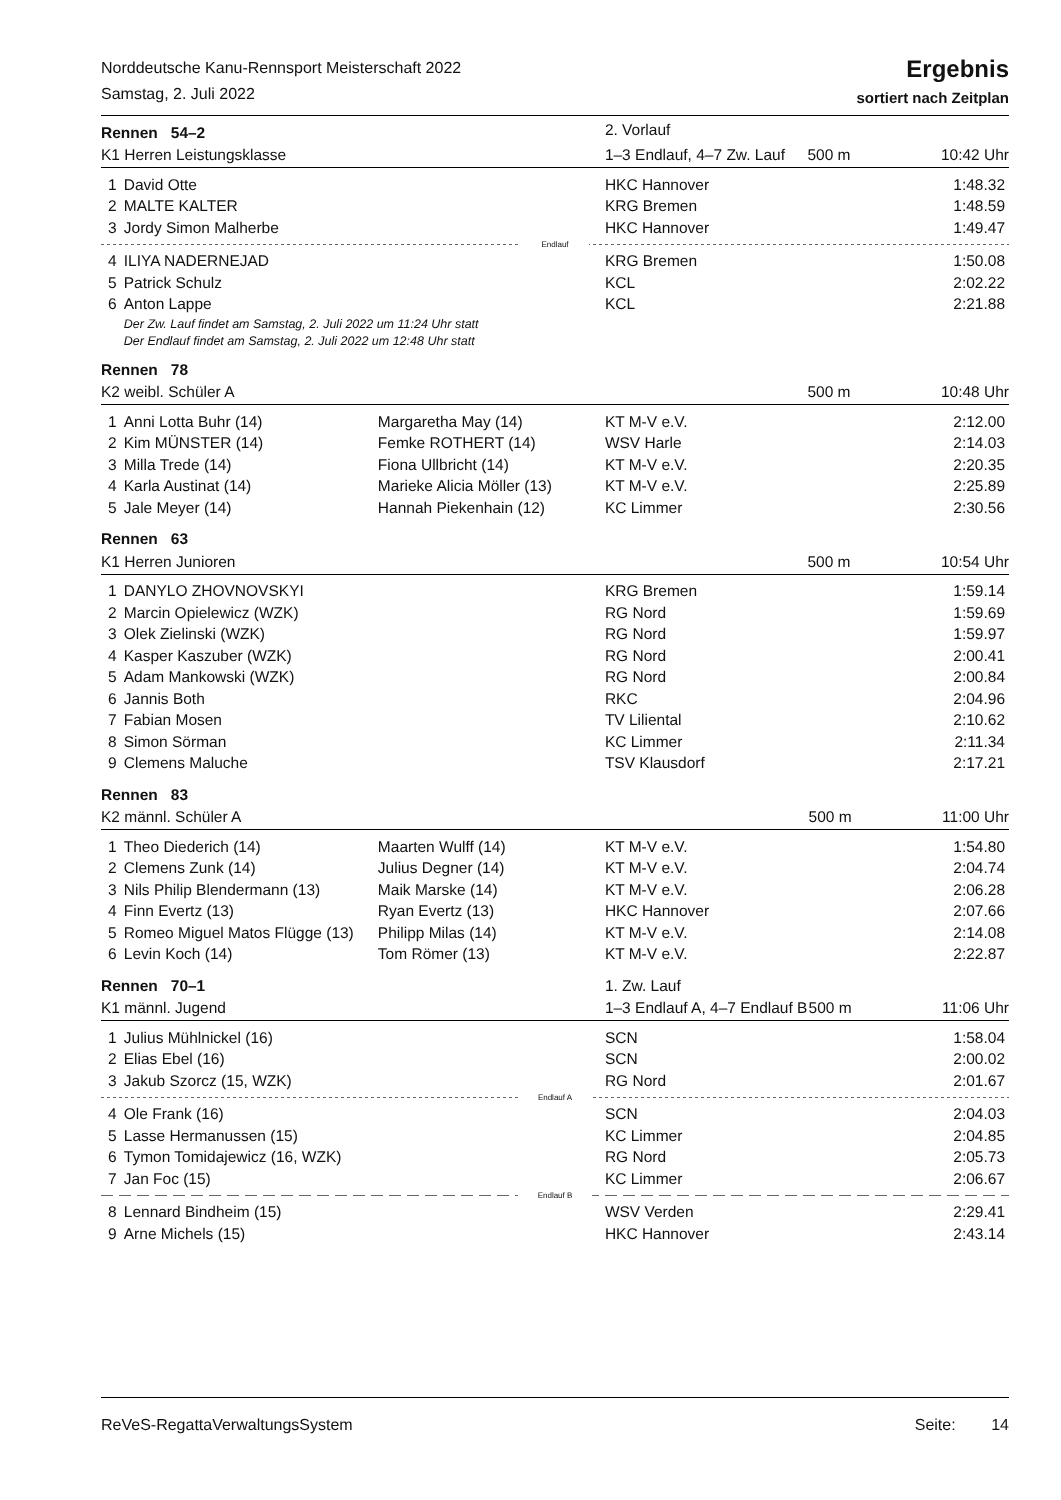Norddeutsche Kanu-Rennsport Meisterschaft 2022
Samstag, 2. Juli 2022
Ergebnis
sortiert nach Zeitplan
| Rennen 54–2 | | | 2. Vorlauf | |
| K1 Herren Leistungsklasse | | | 1–3 Endlauf, 4–7 Zw. Lauf | 500 m 10:42 Uhr |
| 1 | David Otte | | HKC Hannover | 1:48.32 |
| 2 | MALTE KALTER | | KRG Bremen | 1:48.59 |
| 3 | Jordy Simon Malherbe | | HKC Hannover | 1:49.47 |
| Endlauf | | | | |
| 4 | ILIYA NADERNEJAD | | KRG Bremen | 1:50.08 |
| 5 | Patrick Schulz | | KCL | 2:02.22 |
| 6 | Anton Lappe | | KCL | 2:21.88 |
| | Der Zw. Lauf findet am Samstag, 2. Juli 2022 um 11:24 Uhr statt | | | |
| | Der Endlauf findet am Samstag, 2. Juli 2022 um 12:48 Uhr statt | | | |
| Rennen 78 | | | | |
| K2 weibl. Schüler A | | | | 500 m 10:48 Uhr |
| 1 | Anni Lotta Buhr (14) | Margaretha May (14) | KT M-V e.V. | 2:12.00 |
| 2 | Kim MÜNSTER (14) | Femke ROTHERT (14) | WSV Harle | 2:14.03 |
| 3 | Milla Trede (14) | Fiona Ullbricht (14) | KT M-V e.V. | 2:20.35 |
| 4 | Karla Austinat (14) | Marieke Alicia Möller (13) | KT M-V e.V. | 2:25.89 |
| 5 | Jale Meyer (14) | Hannah Piekenhain (12) | KC Limmer | 2:30.56 |
| Rennen 63 | | | | |
| K1 Herren Junioren | | | | 500 m 10:54 Uhr |
| 1 | DANYLO ZHOVNOVSKYI | | KRG Bremen | 1:59.14 |
| 2 | Marcin Opielewicz (WZK) | | RG Nord | 1:59.69 |
| 3 | Olek Zielinski (WZK) | | RG Nord | 1:59.97 |
| 4 | Kasper Kaszuber (WZK) | | RG Nord | 2:00.41 |
| 5 | Adam Mankowski (WZK) | | RG Nord | 2:00.84 |
| 6 | Jannis Both | | RKC | 2:04.96 |
| 7 | Fabian Mosen | | TV Liliental | 2:10.62 |
| 8 | Simon Sörman | | KC Limmer | 2:11.34 |
| 9 | Clemens Maluche | | TSV Klausdorf | 2:17.21 |
| Rennen 83 | | | | |
| K2 männl. Schüler A | | | | 500 m 11:00 Uhr |
| 1 | Theo Diederich (14) | Maarten Wulff (14) | KT M-V e.V. | 1:54.80 |
| 2 | Clemens Zunk (14) | Julius Degner (14) | KT M-V e.V. | 2:04.74 |
| 3 | Nils Philip Blendermann (13) | Maik Marske (14) | KT M-V e.V. | 2:06.28 |
| 4 | Finn Evertz (13) | Ryan Evertz (13) | HKC Hannover | 2:07.66 |
| 5 | Romeo Miguel Matos Flügge (13) | Philipp Milas (14) | KT M-V e.V. | 2:14.08 |
| 6 | Levin Koch (14) | Tom Römer (13) | KT M-V e.V. | 2:22.87 |
| Rennen 70–1 | | | 1. Zw. Lauf | |
| K1 männl. Jugend | | | 1–3 Endlauf A, 4–7 Endlauf B | 500 m 11:06 Uhr |
| 1 | Julius Mühlnickel (16) | | SCN | 1:58.04 |
| 2 | Elias Ebel (16) | | SCN | 2:00.02 |
| 3 | Jakub Szorcz (15, WZK) | | RG Nord | 2:01.67 |
| Endlauf A | | | | |
| 4 | Ole Frank (16) | | SCN | 2:04.03 |
| 5 | Lasse Hermanussen (15) | | KC Limmer | 2:04.85 |
| 6 | Tymon Tomidajewicz (16, WZK) | | RG Nord | 2:05.73 |
| 7 | Jan Foc (15) | | KC Limmer | 2:06.67 |
| Endlauf B | | | | |
| 8 | Lennard Bindheim (15) | | WSV Verden | 2:29.41 |
| 9 | Arne Michels (15) | | HKC Hannover | 2:43.14 |
ReVeS-RegattaVerwaltungsSystem Seite: 14